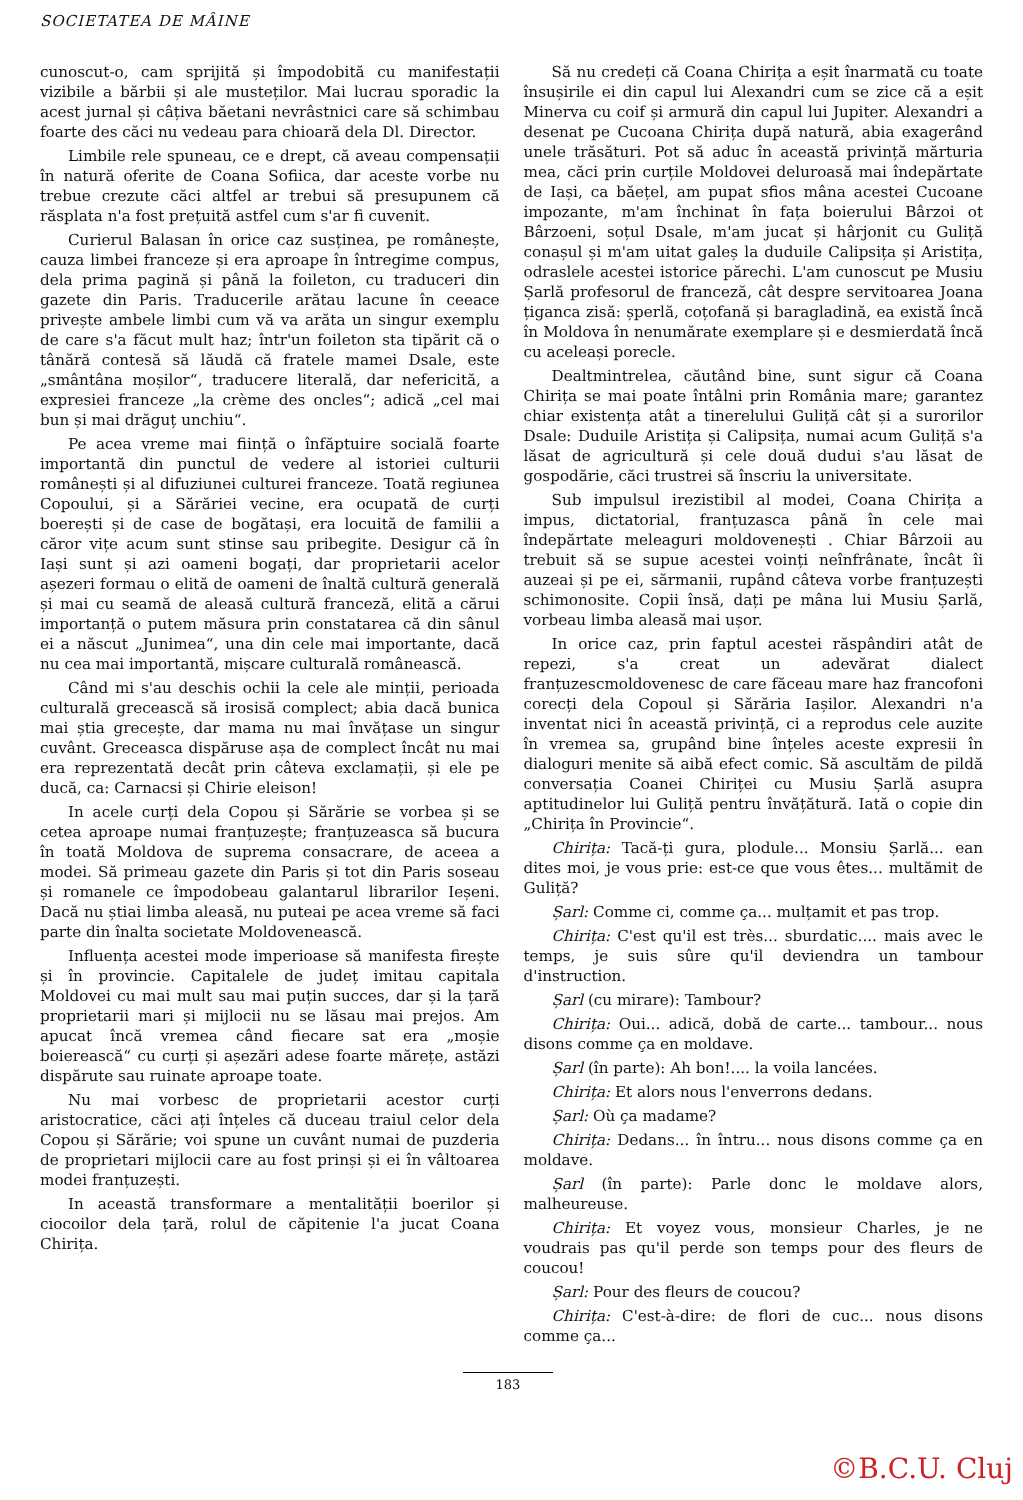SOCIETATEA DE MÂINE
cunoscut-o, cam sprijită și împodobită cu manifestații vizibile a bărbii și ale musteților. Mai lucrau sporadic la acest jurnal și câțiva băetani nevrâstnici care să schimbau foarte des căci nu vedeau para chioară dela Dl. Director.
Limbile rele spuneau, ce e drept, că aveau compensații în natură oferite de Coana Sofiica, dar aceste vorbe nu trebue crezute căci altfel ar trebui să presupunem că răsplata n'a fost prețuită astfel cum s'ar fi cuvenit.
Curierul Balasan în orice caz susținea, pe românește, cauza limbei franceze și era aproape în întregime compus, dela prima pagină și până la foileton, cu traduceri din gazete din Paris. Traducerile arătau lacune în ceeace privește ambele limbi cum vă va arăta un singur exemplu de care s'a făcut mult haz; într'un foileton sta tipărit că o tânără contesă să lăudă că fratele mamei Dsale, este „smântâna moșilor“, traducere literală, dar nefericită, a expresiei franceze „la crème des oncles“; adică „cel mai bun și mai drăguț unchiu“.
Pe acea vreme mai ființă o înfăptuire socială foarte importantă din punctul de vedere al istoriei culturii românești și al difuziunei culturei franceze. Toată regiunea Copoului, și a Sărăriei vecine, era ocupată de curți boerești și de case de bogătași, era locuită de familii a căror vițe acum sunt stinse sau pribegite. Desigur că în Iași sunt și azi oameni bogați, dar proprietarii acelor așezeri formau o elită de oameni de înaltă cultură generală și mai cu seamă de aleasă cultură franceză, elită a cărui importanță o putem măsura prin constatarea că din sânul ei a născut „Junimea“, una din cele mai importante, dacă nu cea mai importantă, mișcare culturală românească.
Când mi s'au deschis ochii la cele ale minții, perioada culturală grecească să irosisă complect; abia dacă bunica mai știa grecește, dar mama nu mai învățase un singur cuvânt. Greceasca dispăruse așa de complect încât nu mai era reprezentată decât prin câteva exclamații, și ele pe ducă, ca: Carnacsi și Chirie eleison!
In acele curți dela Copou și Sărărie se vorbea și se cetea aproape numai franțuzește; franțuzeasca să bucura în toată Moldova de suprema consacrare, de aceea a modei. Să primeau gazete din Paris și tot din Paris soseau și romanele ce împodobeau galantarul librarilor Ieșeni. Dacă nu știai limba aleasă, nu puteai pe acea vreme să faci parte din înalta societate Moldovenească.
Influența acestei mode imperioase să manifesta firește și în provincie. Capitalele de județ imitau capitala Moldovei cu mai mult sau mai puțin succes, dar și la țară proprietarii mari și mijlocii nu se lăsau mai prejos. Am apucat încă vremea când fiecare sat era „moșie boierească“ cu curți și așezări adese foarte mărețe, astăzi dispărute sau ruinate aproape toate.
Nu mai vorbesc de proprietarii acestor curți aristocratice, căci ați înțeles că duceau traiul celor dela Copou și Sărărie; voi spune un cuvânt numai de puzderia de proprietari mijlocii care au fost prinși și ei în vâltoarea modei franțuzești.
In această transformare a mentalității boerilor și ciocoilor dela țară, rolul de căpitenie l'a jucat Coana Chirița.
Să nu credeți că Coana Chirița a eșit înarmată cu toate însușirile ei din capul lui Alexandri cum se zice că a eșit Minerva cu coif și armură din capul lui Jupiter. Alexandri a desenat pe Cucoana Chirița după natură, abia exagerând unele trăsături. Pot să aduc în această privință mărturia mea, căci prin curțile Moldovei deluroasă mai îndepărtate de Iași, ca băețel, am pupat sfios mâna acestei Cucoane impozante, m'am închinat în fața boierului Bârzoi ot Bârzoeni, soțul Dsale, m'am jucat și hârjonit cu Guliță conașul și m'am uitat galeș la duduile Calipsița și Aristița, odraslele acestei istorice părechi. L'am cunoscut pe Musiu Șarlă profesorul de franceză, cât despre servitoarea Joana țiganca zisă: șperlă, coțofană și baragladină, ea există încă în Moldova în nenumărate exemplare și e desmierdată încă cu aceleași porecle.
Dealtmintrelea, căutând bine, sunt sigur că Coana Chirița se mai poate întâlni prin România mare; garantez chiar existența atât a tinerelului Guliță cât și a surorilor Dsale: Duduile Aristița și Calipsița, numai acum Guliță s'a lăsat de agricultură și cele două dudui s'au lăsat de gospodărie, căci trustrei să înscriu la universitate.
Sub impulsul irezistibil al modei, Coana Chirița a impus, dictatorial, franțuzasca până în cele mai îndepărtate meleaguri moldovenești . Chiar Bârzoii au trebuit să se supue acestei voinți neînfrânate, încât îi auzeai și pe ei, sărmanii, rupând câteva vorbe franțuzești schimonosite. Copii însă, dați pe mâna lui Musiu Șarlă, vorbeau limba aleasă mai ușor.
In orice caz, prin faptul acestei răspândiri atât de repezi, s'a creat un adevărat dialect franțuzescmoldovenesc de care făceau mare haz francofoni corecți dela Copoul și Sărăria Iașilor. Alexandri n'a inventat nici în această privință, ci a reprodus cele auzite în vremea sa, grupând bine înțeles aceste expresii în dialoguri menite să aibă efect comic. Să ascultăm de pildă conversația Coanei Chiriței cu Musiu Șarlă asupra aptitudinelor lui Guliță pentru învățătură. Iată o copie din „Chirița în Provincie“.
Chirița: Tacă-ți gura, plodule... Monsiu Șarlă... ean dites moi, je vous prie: est-ce que vous êtes... multămit de Guliță?
Șarl: Comme ci, comme ça... mulțamit et pas trop.
Chirița: C'est qu'il est très... sburdatic.... mais avec le temps, je suis sûre qu'il deviendra un tambour d'instruction.
Șarl (cu mirare): Tambour?
Chirița: Oui... adică, dobă de carte... tambour... nous disons comme ça en moldave.
Șarl (în parte): Ah bon!.... la voila lancées.
Chirița: Et alors nous l'enverrons dedans.
Șarl: Où ça madame?
Chirița: Dedans... în întru... nous disons comme ça en moldave.
Șarl (în parte): Parle donc le moldave alors, malheureuse.
Chirița: Et voyez vous, monsieur Charles, je ne voudrais pas qu'il perde son temps pour des fleurs de coucou!
Șarl: Pour des fleurs de coucou?
Chirița: C'est-à-dire: de flori de cuc... nous disons comme ça...
183
©B.C.U. Cluj